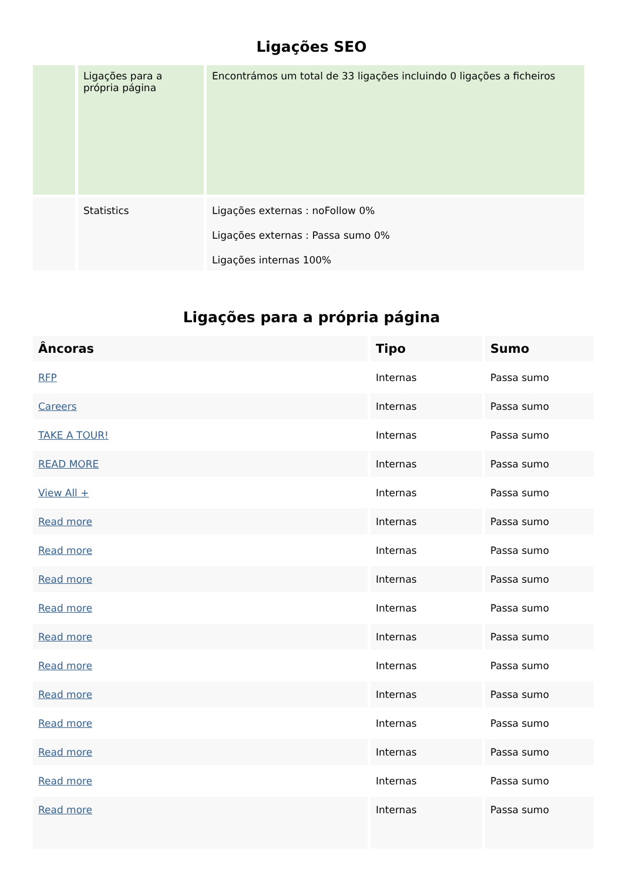Ligações SEO
| | Ligações para a própria página | Encontrámos um total de 33 ligações incluindo 0 ligações a ficheiros |
| | Statistics | Ligações externas : noFollow 0% Ligações externas : Passa sumo 0% Ligações internas 100% |
Ligações para a própria página
| Âncoras | Tipo | Sumo |
| --- | --- | --- |
| RFP | Internas | Passa sumo |
| Careers | Internas | Passa sumo |
| TAKE A TOUR! | Internas | Passa sumo |
| READ MORE | Internas | Passa sumo |
| View All + | Internas | Passa sumo |
| Read more | Internas | Passa sumo |
| Read more | Internas | Passa sumo |
| Read more | Internas | Passa sumo |
| Read more | Internas | Passa sumo |
| Read more | Internas | Passa sumo |
| Read more | Internas | Passa sumo |
| Read more | Internas | Passa sumo |
| Read more | Internas | Passa sumo |
| Read more | Internas | Passa sumo |
| Read more | Internas | Passa sumo |
| Read more | Internas | Passa sumo |